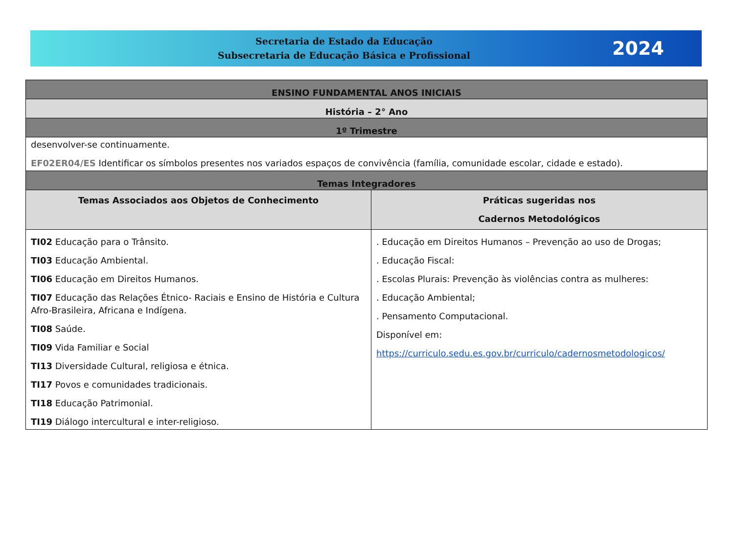Secretaria de Estado da Educação
Subsecretaria de Educação Básica e Profissional
2024
| ENSINO FUNDAMENTAL ANOS INICIAIS | |
| --- | --- |
| História – 2° Ano | |
| 1º Trimestre | |
| desenvolver-se continuamente. EF02ER04/ES Identificar os símbolos presentes nos variados espaços de convivência (família, comunidade escolar, cidade e estado). | |
| Temas Integradores | |
| Temas Associados aos Objetos de Conhecimento | Práticas sugeridas nos Cadernos Metodológicos |
| TI02 Educação para o Trânsito. TI03 Educação Ambiental. TI06 Educação em Direitos Humanos. TI07 Educação das Relações Étnico- Raciais e Ensino de História e Cultura Afro-Brasileira, Africana e Indígena. TI08 Saúde. TI09 Vida Familiar e Social TI13 Diversidade Cultural, religiosa e étnica. TI17 Povos e comunidades tradicionais. TI18 Educação Patrimonial. TI19 Diálogo intercultural e inter-religioso. | . Educação em Direitos Humanos – Prevenção ao uso de Drogas; . Educação Fiscal: . Escolas Plurais: Prevenção às violências contra as mulheres: . Educação Ambiental; . Pensamento Computacional. Disponível em: https://curriculo.sedu.es.gov.br/curriculo/cadernosmetodologicos/ |